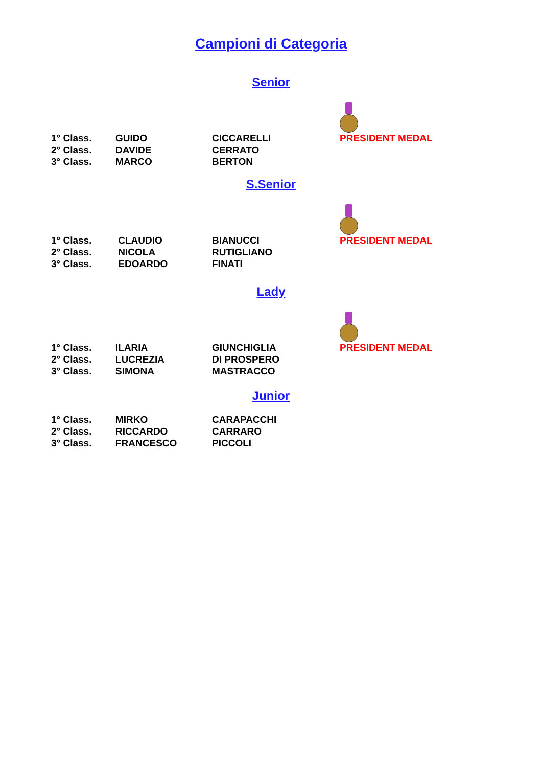Campioni di Categoria
Senior
| 1° Class. | GUIDO | CICCARELLI | PRESIDENT MEDAL |
| 2° Class. | DAVIDE | CERRATO | |
| 3° Class. | MARCO | BERTON | |
S.Senior
| 1° Class. | CLAUDIO | BIANUCCI | PRESIDENT MEDAL |
| 2° Class. | NICOLA | RUTIGLIANO | |
| 3° Class. | EDOARDO | FINATI | |
Lady
| 1° Class. | ILARIA | GIUNCHIGLIA | PRESIDENT MEDAL |
| 2° Class. | LUCREZIA | DI PROSPERO | |
| 3° Class. | SIMONA | MASTRACCO | |
Junior
| 1° Class. | MIRKO | CARAPACCHI |
| 2° Class. | RICCARDO | CARRARO |
| 3° Class. | FRANCESCO | PICCOLI |